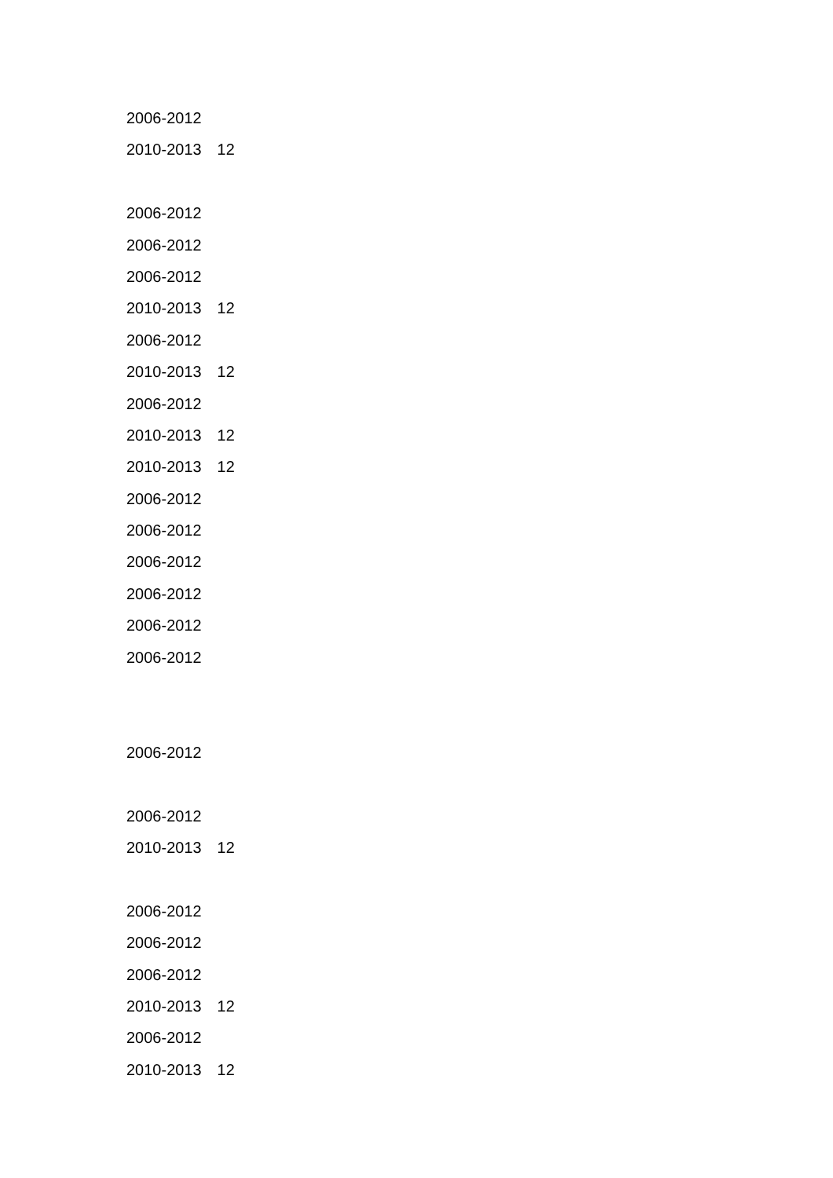2006-2012
2010-2013 12
2006-2012
2006-2012
2006-2012
2010-2013 12
2006-2012
2010-2013 12
2006-2012
2010-2013 12
2010-2013 12
2006-2012
2006-2012
2006-2012
2006-2012
2006-2012
2006-2012
2006-2012
2006-2012
2010-2013 12
2006-2012
2006-2012
2006-2012
2010-2013 12
2006-2012
2010-2013 12